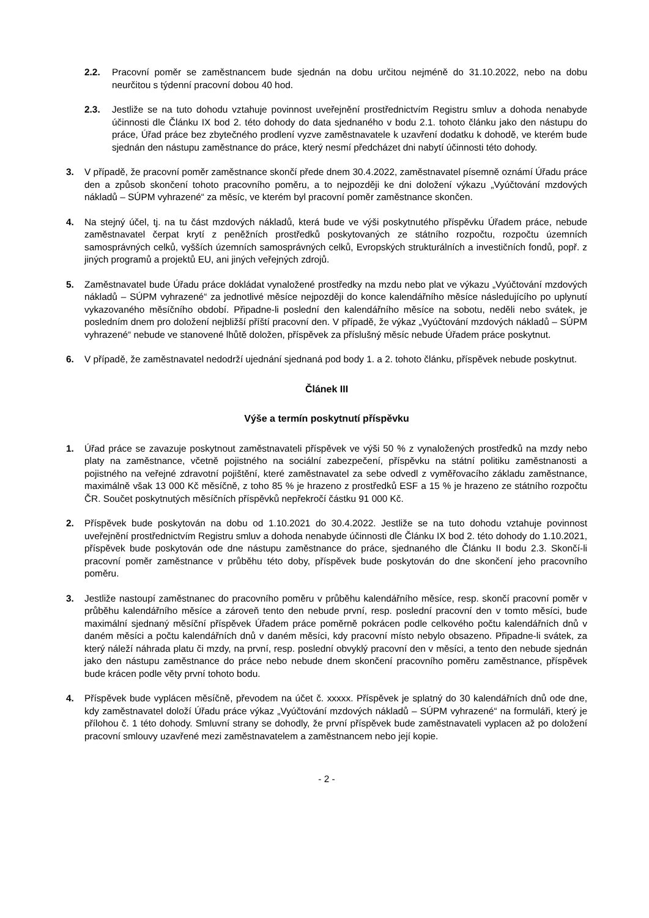2.2. Pracovní poměr se zaměstnancem bude sjednán na dobu určitou nejméně do 31.10.2022, nebo na dobu neurčitou s týdenní pracovní dobou 40 hod.
2.3. Jestliže se na tuto dohodu vztahuje povinnost uveřejnění prostřednictvím Registru smluv a dohoda nenabyde účinnosti dle Článku IX bod 2. této dohody do data sjednaného v bodu 2.1. tohoto článku jako den nástupu do práce, Úřad práce bez zbytečného prodlení vyzve zaměstnavatele k uzavření dodatku k dohodě, ve kterém bude sjednán den nástupu zaměstnance do práce, který nesmí předcházet dni nabytí účinnosti této dohody.
3. V případě, že pracovní poměr zaměstnance skončí přede dnem 30.4.2022, zaměstnavatel písemně oznámí Úřadu práce den a způsob skončení tohoto pracovního poměru, a to nejpozději ke dni doložení výkazu „Vyúčtování mzdových nákladů – SÚPM vyhrazené“ za měsíc, ve kterém byl pracovní poměr zaměstnance skončen.
4. Na stejný účel, tj. na tu část mzdových nákladů, která bude ve výši poskytnutého příspěvku Úřadem práce, nebude zaměstnavatel čerpat krytí z peněžních prostředků poskytovaných ze státního rozpočtu, rozpočtu územních samosprávných celků, vyšších územních samosprávných celků, Evropských strukturálních a investičních fondů, popř. z jiných programů a projektů EU, ani jiných veřejných zdrojů.
5. Zaměstnavatel bude Úřadu práce dokládat vynaložené prostředky na mzdu nebo plat ve výkazu „Vyúčtování mzdových nákladů – SÚPM vyhrazené“ za jednotlivé měsíce nejpozději do konce kalendářního měsíce následujícího po uplynutí vykazovaného měsíčního období. Připadne-li poslední den kalendářního měsíce na sobotu, neděli nebo svátek, je posledním dnem pro doložení nejbližší příští pracovní den. V případě, že výkaz „Vyúčtování mzdových nákladů – SÚPM vyhrazené“ nebude ve stanovené lhůtě doložen, příspěvek za příslušný měsíc nebude Úřadem práce poskytnut.
6. V případě, že zaměstnavatel nedodrží ujednání sjednaná pod body 1. a 2. tohoto článku, příspěvek nebude poskytnut.
Článek III
Výše a termín poskytnutí příspěvku
1. Úřad práce se zavazuje poskytnout zaměstnavateli příspěvek ve výši 50 % z vynaložených prostředků na mzdy nebo platy na zaměstnance, včetně pojistného na sociální zabezpečení, příspěvku na státní politiku zaměstnanosti a pojistného na veřejné zdravotní pojištění, které zaměstnavatel za sebe odvedl z vyměřovacího základu zaměstnance, maximálně však 13 000 Kč měsíčně, z toho 85 % je hrazeno z prostředků ESF a 15 % je hrazeno ze státního rozpočtu ČR. Součet poskytnutých měsíčních příspěvků nepřekročí částku 91 000 Kč.
2. Příspěvek bude poskytován na dobu od 1.10.2021 do 30.4.2022. Jestliže se na tuto dohodu vztahuje povinnost uveřejnění prostřednictvím Registru smluv a dohoda nenabyde účinnosti dle Článku IX bod 2. této dohody do 1.10.2021, příspěvek bude poskytován ode dne nástupu zaměstnance do práce, sjednaného dle Článku II bodu 2.3. Skončí-li pracovní poměr zaměstnance v průběhu této doby, příspěvek bude poskytován do dne skončení jeho pracovního poměru.
3. Jestliže nastoupí zaměstnanec do pracovního poměru v průběhu kalendářního měsíce, resp. skončí pracovní poměr v průběhu kalendářního měsíce a zároveň tento den nebude první, resp. poslední pracovní den v tomto měsíci, bude maximální sjednaný měsíční příspěvek Úřadem práce poměrně pokrácen podle celkového počtu kalendářních dnů v daném měsíci a počtu kalendářních dnů v daném měsíci, kdy pracovní místo nebylo obsazeno. Připadne-li svátek, za který náleží náhrada platu či mzdy, na první, resp. poslední obvyklý pracovní den v měsíci, a tento den nebude sjednán jako den nástupu zaměstnance do práce nebo nebude dnem skončení pracovního poměru zaměstnance, příspěvek bude krácen podle věty první tohoto bodu.
4. Příspěvek bude vyplácen měsíčně, převodem na účet č. xxxxx. Příspěvek je splatný do 30 kalendářních dnů ode dne, kdy zaměstnavatel doloží Úřadu práce výkaz „Vyúčtování mzdových nákladů – SÚPM vyhrazené“ na formuláři, který je přílohou č. 1 této dohody. Smluvní strany se dohodly, že první příspěvek bude zaměstnavateli vyplacen až po doložení pracovní smlouvy uzavřené mezi zaměstnavatelem a zaměstnancem nebo její kopie.
- 2 -